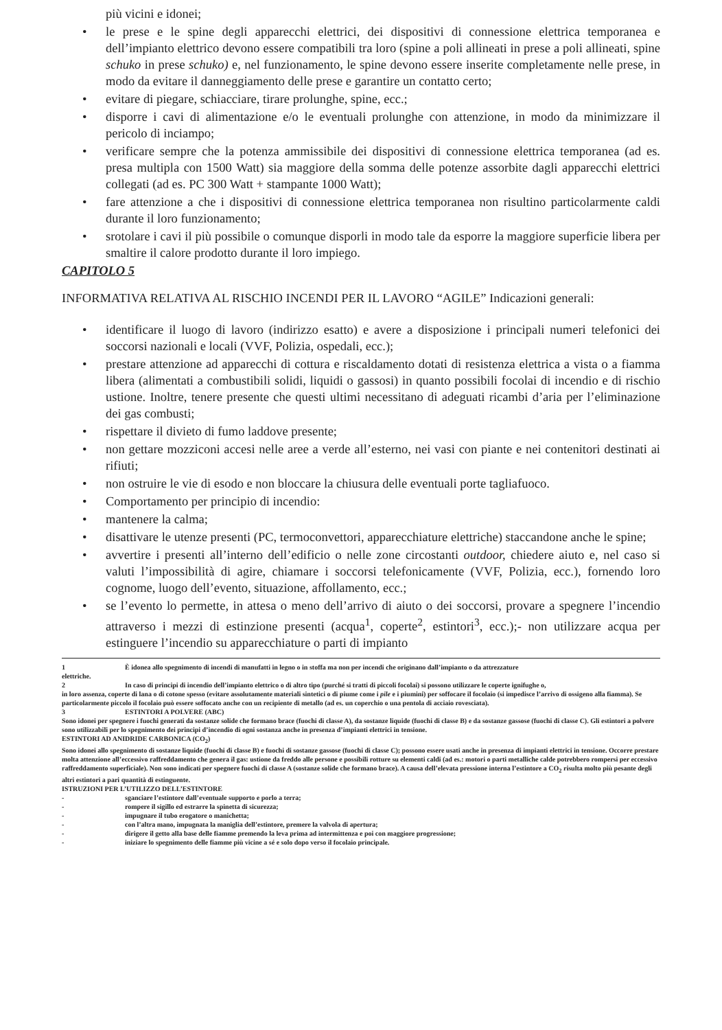più vicini e idonei;
• le prese e le spine degli apparecchi elettrici, dei dispositivi di connessione elettrica temporanea e dell’impianto elettrico devono essere compatibili tra loro (spine a poli allineati in prese a poli allineati, spine schuko in prese schuko) e, nel funzionamento, le spine devono essere inserite completamente nelle prese, in modo da evitare il danneggiamento delle prese e garantire un contatto certo;
• evitare di piegare, schiacciare, tirare prolunghe, spine, ecc.;
• disporre i cavi di alimentazione e/o le eventuali prolunghe con attenzione, in modo da minimizzare il pericolo di inciampo;
• verificare sempre che la potenza ammissibile dei dispositivi di connessione elettrica temporanea (ad es. presa multipla con 1500 Watt) sia maggiore della somma delle potenze assorbite dagli apparecchi elettrici collegati (ad es. PC 300 Watt + stampante 1000 Watt);
• fare attenzione a che i dispositivi di connessione elettrica temporanea non risultino particolarmente caldi durante il loro funzionamento;
• srotolare i cavi il più possibile o comunque disporli in modo tale da esporre la maggiore superficie libera per smaltire il calore prodotto durante il loro impiego.
CAPITOLO 5
INFORMATIVA RELATIVA AL RISCHIO INCENDI PER IL LAVORO “AGILE” Indicazioni generali:
• identificare il luogo di lavoro (indirizzo esatto) e avere a disposizione i principali numeri telefonici dei soccorsi nazionali e locali (VVF, Polizia, ospedali, ecc.);
• prestare attenzione ad apparecchi di cottura e riscaldamento dotati di resistenza elettrica a vista o a fiamma libera (alimentati a combustibili solidi, liquidi o gassosi) in quanto possibili focolai di incendio e di rischio ustione. Inoltre, tenere presente che questi ultimi necessitano di adeguati ricambi d’aria per l’eliminazione dei gas combusti;
• rispettare il divieto di fumo laddove presente;
• non gettare mozziconi accesi nelle aree a verde all’esterno, nei vasi con piante e nei contenitori destinati ai rifiuti;
• non ostruire le vie di esodo e non bloccare la chiusura delle eventuali porte tagliafuoco.
• Comportamento per principio di incendio:
• mantenere la calma;
• disattivare le utenze presenti (PC, termoconvettori, apparecchiature elettriche) staccandone anche le spine;
• avvertire i presenti all’interno dell’edificio o nelle zone circostanti outdoor, chiedere aiuto e, nel caso si valuti l’impossibilità di agire, chiamare i soccorsi telefonicamente (VVF, Polizia, ecc.), fornendo loro cognome, luogo dell’evento, situazione, affollamento, ecc.;
• se l’evento lo permette, in attesa o meno dell’arrivo di aiuto o dei soccorsi, provare a spegnere l’incendio attraverso i mezzi di estinzione presenti (acqua<sup>1</sup>, coperte<sup>2</sup>, estintori<sup>3</sup>, ecc.);- non utilizzare acqua per estinguere l’incendio su apparecchiature o parti di impianto
1 È idonea allo spegnimento di incendi di manufatti in legno o in stoffa ma non per incendi che originano dall’impianto o da attrezzature
elettriche.
2 In caso di principi di incendio dell’impianto elettrico o di altro tipo (purché si tratti di piccoli focolai) si possono utilizzare le coperte ignifughe o,
in loro assenza, coperte di lana o di cotone spesso (evitare assolutamente materiali sintetici o di piume come i pile e i piumini) per soffocare il focolaio (si impedisce l’arrivo di ossigeno alla fiamma). Se particolarmente piccolo il focolaio può essere soffocato anche con un recipiente di metallo (ad es. un coperchio o una pentola di acciaio rovesciata).
3 ESTINTORI A POLVERE (ABC)
Sono idonei per spegnere i fuochi generati da sostanze solide che formano brace (fuochi di classe A), da sostanze liquide (fuochi di classe B) e da sostanze gassose (fuochi di classe C). Gli estintori a polvere sono utilizzabili per lo spegnimento dei principi d’incendio di ogni sostanza anche in presenza d’impianti elettrici in tensione.
ESTINTORI AD ANIDRIDE CARBONICA (CO<sub>2</sub>)
Sono idonei allo spegnimento di sostanze liquide (fuochi di classe B) e fuochi di sostanze gassose (fuochi di classe C); possono essere usati anche in presenza di impianti elettrici in tensione. Occorre prestare molta attenzione all’eccessivo raffreddamento che genera il gas: ustione da freddo alle persone e possibili rotture su elementi caldi (ad es.: motori o parti metalliche calde potrebbero rompersi per eccessivo raffreddamento superficiale). Non sono indicati per spegnere fuochi di classe A (sostanze solide che formano brace). A causa dell’elevata pressione interna l’estintore a CO<sub>2</sub> risulta molto più pesante degli altri estintori a pari quantità di estinguente.
ISTRUZIONI PER L’UTILIZZO DELL’ESTINTORE
- sganciare l’estintore dall’eventuale supporto e porlo a terra;
- rompere il sigillo ed estrarre la spinetta di sicurezza;
- impugnare il tubo erogatore o manichetta;
- con l’altra mano, impugnata la maniglia dell’estintore, premere la valvola di apertura;
- dirigere il getto alla base delle fiamme premendo la leva prima ad intermittenza e poi con maggiore progressione;
- iniziare lo spegnimento delle fiamme più vicine a sé e solo dopo verso il focolaio principale.